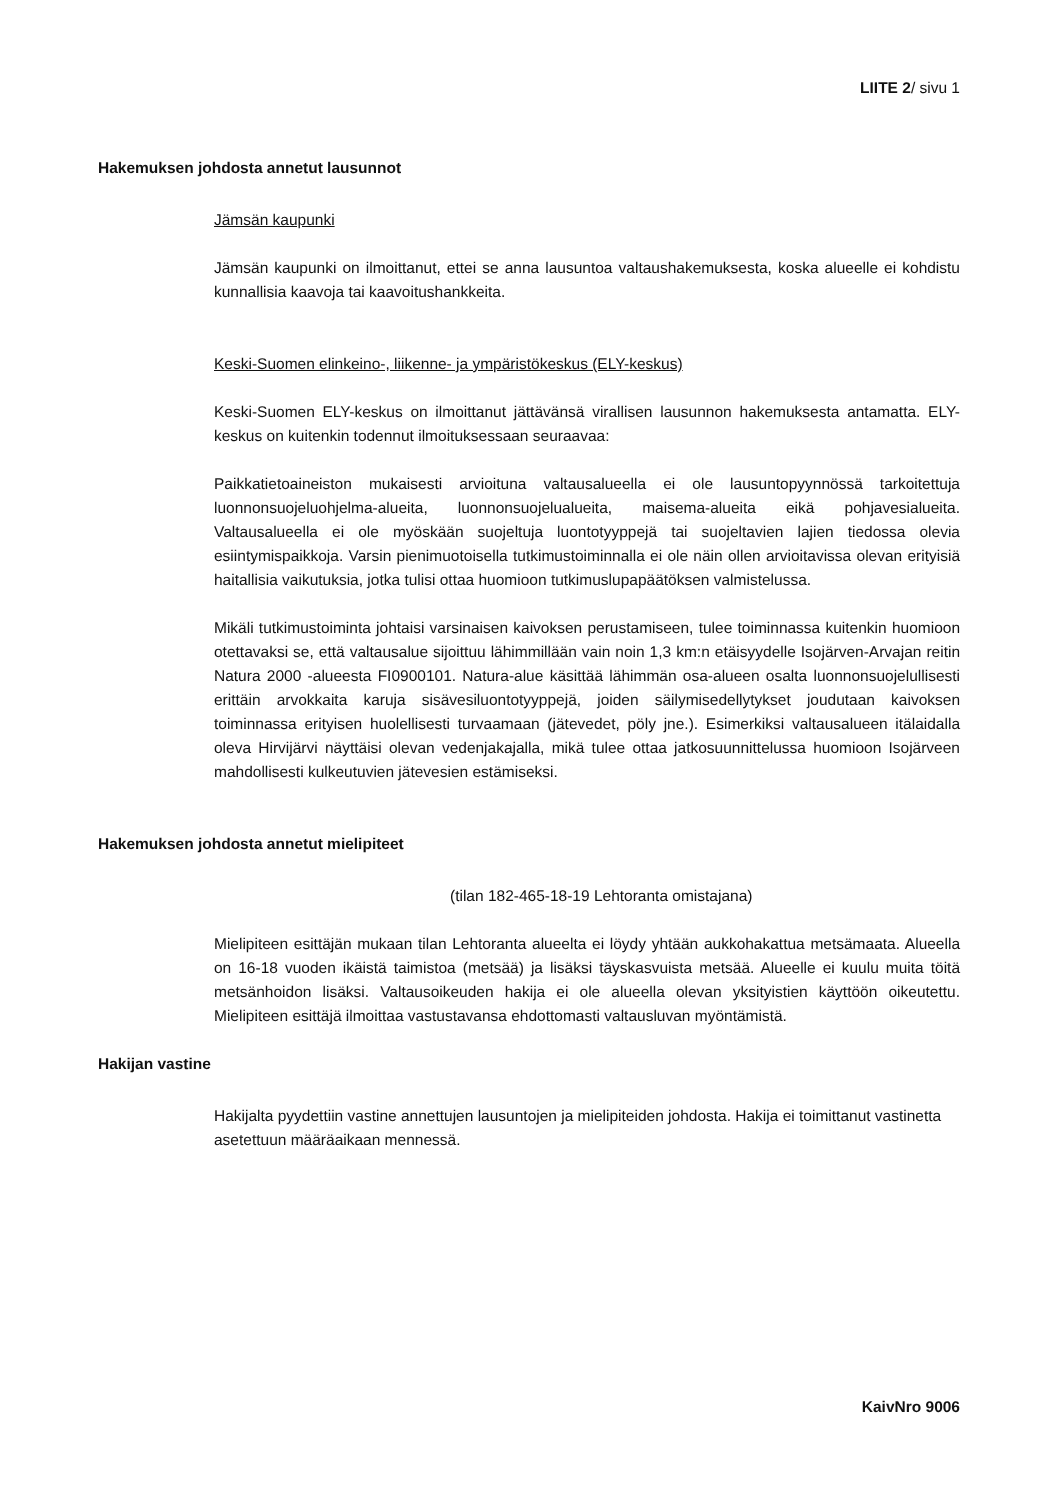LIITE 2/ sivu 1
Hakemuksen johdosta annetut lausunnot
Jämsän kaupunki
Jämsän kaupunki on ilmoittanut, ettei se anna lausuntoa valtaushakemuksesta, koska alueelle ei kohdistu kunnallisia kaavoja tai kaavoitushankkeita.
Keski-Suomen elinkeino-, liikenne- ja ympäristökeskus (ELY-keskus)
Keski-Suomen ELY-keskus on ilmoittanut jättävänsä virallisen lausunnon hakemuksesta antamatta. ELY-keskus on kuitenkin todennut ilmoituksessaan seuraavaa:
Paikkatietoaineiston mukaisesti arvioituna valtausalueella ei ole lausuntopyynnössä tarkoitettuja luonnonsuojeluohjelma-alueita, luonnonsuojelualueita, maisema-alueita eikä pohjavesialueita. Valtausalueella ei ole myöskään suojeltuja luontotyyppejä tai suojeltavien lajien tiedossa olevia esiintymispaikkoja. Varsin pienimuotoisella tutkimustoiminnalla ei ole näin ollen arvioitavissa olevan erityisiä haitallisia vaikutuksia, jotka tulisi ottaa huomioon tutkimuslupapäätöksen valmistelussa.
Mikäli tutkimustoiminta johtaisi varsinaisen kaivoksen perustamiseen, tulee toiminnassa kuitenkin huomioon otettavaksi se, että valtausalue sijoittuu lähimmillään vain noin 1,3 km:n etäisyydelle Isojärven-Arvajan reitin Natura 2000 -alueesta FI0900101. Natura-alue käsittää lähimmän osa-alueen osalta luonnonsuojelullisesti erittäin arvokkaita karuja sisävesiluontotyyppejä, joiden säilymisedellytykset joudutaan kaivoksen toiminnassa erityisen huolellisesti turvaamaan (jätevedet, pöly jne.). Esimerkiksi valtausalueen itälaidalla oleva Hirvijärvi näyttäisi olevan vedenjakajalla, mikä tulee ottaa jatkosuunnittelussa huomioon Isojärveen mahdollisesti kulkeutuvien jätevesien estämiseksi.
Hakemuksen johdosta annetut mielipiteet
(tilan 182-465-18-19 Lehtoranta omistajana)
Mielipiteen esittäjän mukaan tilan Lehtoranta alueelta ei löydy yhtään aukkohakattua metsämaata. Alueella on 16-18 vuoden ikäistä taimistoa (metsää) ja lisäksi täyskasvuista metsää. Alueelle ei kuulu muita töitä metsänhoidon lisäksi. Valtausoikeuden hakija ei ole alueella olevan yksityistien käyttöön oikeutettu. Mielipiteen esittäjä ilmoittaa vastustavansa ehdottomasti valtausluvan myöntämistä.
Hakijan vastine
Hakijalta pyydettiin vastine annettujen lausuntojen ja mielipiteiden johdosta. Hakija ei toimittanut vastinetta asetettuun määräaikaan mennessä.
KaivNro 9006